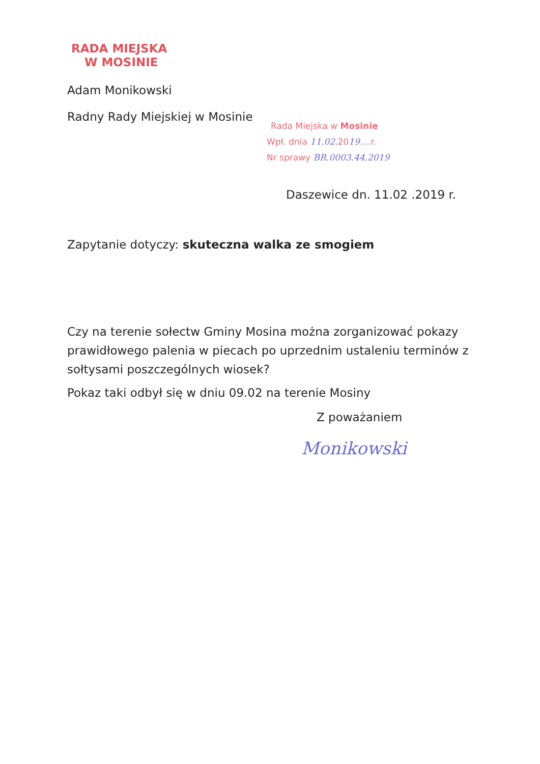RADA MIEJSKA
W MOSINIE
Adam Monikowski
Radny Rady Miejskiej w Mosinie
Rada Miejska w Mosinie
Wpł. dnia 11.02. 2019....r.
Nr sprawy BR.0003.44.2019
Daszewice dn. 11.02 .2019 r.
Zapytanie dotyczy: skuteczna walka ze smogiem
Czy na terenie sołectw Gminy Mosina można zorganizować pokazy prawidłowego palenia w piecach po uprzednim ustaleniu terminów z sołtysami poszczególnych wiosek?
Pokaz taki odbył się w dniu 09.02 na terenie Mosiny
Z poważaniem
Monikowski